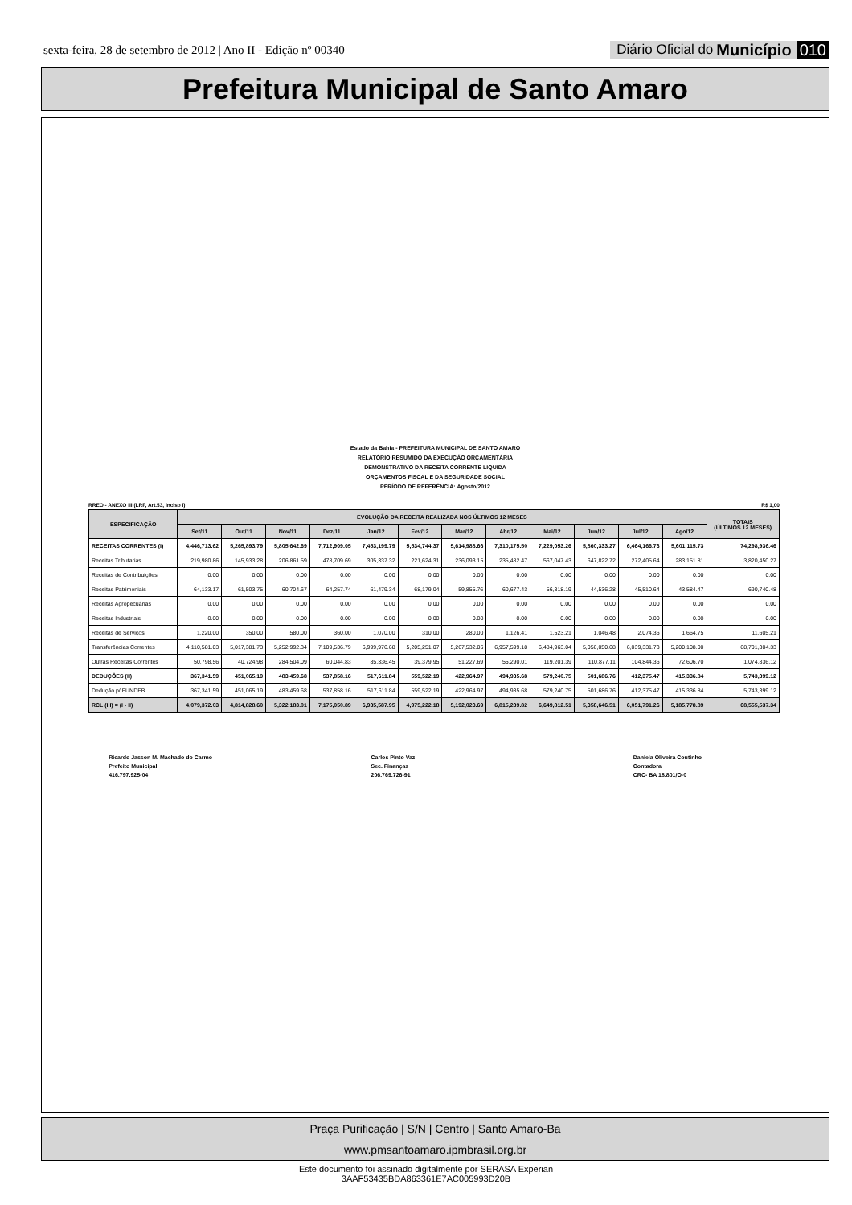sexta-feira, 28 de setembro de 2012 | Ano II - Edição nº 00340 Diário Oficial do Município 010
Prefeitura Municipal de Santo Amaro
Estado da Bahia - PREFEITURA MUNICIPAL DE SANTO AMARO
RELATÓRIO RESUMIDO DA EXECUÇÃO ORÇAMENTÁRIA
DEMONSTRATIVO DA RECEITA CORRENTE LIQUIDA
ORÇAMENTOS FISCAL E DA SEGURIDADE SOCIAL
PERÍODO DE REFERÊNCIA: Agosto/2012
RREO - ANEXO III (LRF, Art.53, inciso I) R$ 1,00
| ESPECIFICAÇÃO | EVOLUÇÃO DA RECEITA REALIZADA NOS ÚLTIMOS 12 MESES | | | | | | | | | | | | TOTAIS (ÚLTIMOS 12 MESES) |
| --- | --- | --- | --- | --- | --- | --- | --- | --- | --- | --- | --- | --- | --- |
| | Set/11 | Out/11 | Nov/11 | Dez/11 | Jan/12 | Fev/12 | Mar/12 | Abr/12 | Mai/12 | Jun/12 | Jul/12 | Ago/12 | |
| RECEITAS CORRENTES (I) | 4,446,713.62 | 5,265,893.79 | 5,805,642.69 | 7,712,909.05 | 7,453,199.79 | 5,534,744.37 | 5,614,988.66 | 7,310,175.50 | 7,229,053.26 | 5,860,333.27 | 6,464,166.73 | 5,601,115.73 | 74,298,936.46 |
| Receitas Tributarias | 219,980.86 | 145,933.28 | 206,861.59 | 478,709.69 | 305,337.32 | 221,624.31 | 236,093.15 | 235,482.47 | 567,047.43 | 647,822.72 | 272,405.64 | 283,151.81 | 3,820,450.27 |
| Receitas de Contribuições | 0.00 | 0.00 | 0.00 | 0.00 | 0.00 | 0.00 | 0.00 | 0.00 | 0.00 | 0.00 | 0.00 | 0.00 | 0.00 |
| Receitas Patrimoniais | 64,133.17 | 61,503.75 | 60,704.67 | 64,257.74 | 61,479.34 | 68,179.04 | 59,855.76 | 60,677.43 | 56,318.19 | 44,536.28 | 45,510.64 | 43,584.47 | 690,740.48 |
| Receitas Agropecuárias | 0.00 | 0.00 | 0.00 | 0.00 | 0.00 | 0.00 | 0.00 | 0.00 | 0.00 | 0.00 | 0.00 | 0.00 | 0.00 |
| Receitas Industriais | 0.00 | 0.00 | 0.00 | 0.00 | 0.00 | 0.00 | 0.00 | 0.00 | 0.00 | 0.00 | 0.00 | 0.00 | 0.00 |
| Receitas de Serviços | 1,220.00 | 350.00 | 580.00 | 360.00 | 1,070.00 | 310.00 | 280.00 | 1,126.41 | 1,523.21 | 1,046.48 | 2,074.36 | 1,664.75 | 11,605.21 |
| Transferências Correntes | 4,110,581.03 | 5,017,381.73 | 5,252,992.34 | 7,109,536.79 | 6,999,976.68 | 5,205,251.07 | 5,267,532.06 | 6,957,599.18 | 6,484,963.04 | 5,056,050.68 | 6,039,331.73 | 5,200,108.00 | 68,701,304.33 |
| Outras Receitas Correntes | 50,798.56 | 40,724.98 | 284,504.09 | 60,044.83 | 85,336.45 | 39,379.95 | 51,227.69 | 55,290.01 | 119,201.39 | 110,877.11 | 104,844.36 | 72,606.70 | 1,074,836.12 |
| DEDUÇÕES (II) | 367,341.59 | 451,065.19 | 483,459.68 | 537,858.16 | 517,611.84 | 559,522.19 | 422,964.97 | 494,935.68 | 579,240.75 | 501,686.76 | 412,375.47 | 415,336.84 | 5,743,399.12 |
| Dedução p/ FUNDEB | 367,341.59 | 451,065.19 | 483,459.68 | 537,858.16 | 517,611.84 | 559,522.19 | 422,964.97 | 494,935.68 | 579,240.75 | 501,686.76 | 412,375.47 | 415,336.84 | 5,743,399.12 |
| RCL (III) = (I - II) | 4,079,372.03 | 4,814,828.60 | 5,322,183.01 | 7,175,050.89 | 6,935,587.95 | 4,975,222.18 | 5,192,023.69 | 6,815,239.82 | 6,649,812.51 | 5,358,646.51 | 6,051,791.26 | 5,185,778.89 | 68,555,537.34 |
Ricardo Jasson M. Machado do Carmo
Prefeito Municipal
416.797.925-04
Carlos Pinto Vaz
Sec. Finanças
206.769.726-91
Daniela Oliveira Coutinho
Contadora
CRC- BA 18.801/O-0
Praça Purificação | S/N | Centro | Santo Amaro-Ba
www.pmsantoamaro.ipmbrasil.org.br
Este documento foi assinado digitalmente por SERASA Experian
3AAF53435BDA863361E7AC005993D20B